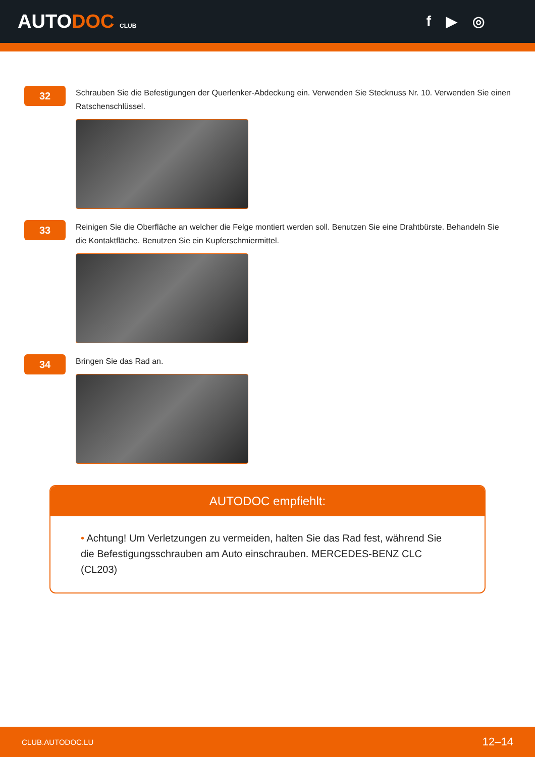AUTODOC CLUB
f ▶ ◎
32
Schrauben Sie die Befestigungen der Querlenker-Abdeckung ein. Verwenden Sie Stecknuss Nr. 10. Verwenden Sie einen Ratschenschlüssel.
33
Reinigen Sie die Oberfläche an welcher die Felge montiert werden soll. Benutzen Sie eine Drahtbürste. Behandeln Sie die Kontaktfläche. Benutzen Sie ein Kupferschmiermittel.
34
Bringen Sie das Rad an.
AUTODOC empfiehlt:
• Achtung! Um Verletzungen zu vermeiden, halten Sie das Rad fest, während Sie die Befestigungsschrauben am Auto einschrauben. MERCEDES-BENZ CLC (CL203)
CLUB.AUTODOC.LU 12–14